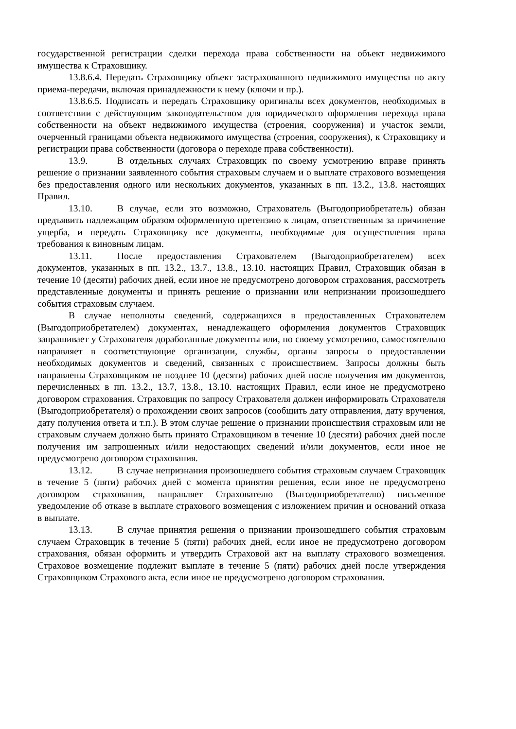государственной регистрации сделки перехода права собственности на объект недвижимого имущества к Страховщику.
13.8.6.4. Передать Страховщику объект застрахованного недвижимого имущества по акту приема-передачи, включая принадлежности к нему (ключи и пр.).
13.8.6.5. Подписать и передать Страховщику оригиналы всех документов, необходимых в соответствии с действующим законодательством для юридического оформления перехода права собственности на объект недвижимого имущества (строения, сооружения) и участок земли, очерченный границами объекта недвижимого имущества (строения, сооружения), к Страховщику и регистрации права собственности (договора о переходе права собственности).
13.9. В отдельных случаях Страховщик по своему усмотрению вправе принять решение о признании заявленного события страховым случаем и о выплате страхового возмещения без предоставления одного или нескольких документов, указанных в пп. 13.2., 13.8. настоящих Правил.
13.10. В случае, если это возможно, Страхователь (Выгодоприобретатель) обязан предъявить надлежащим образом оформленную претензию к лицам, ответственным за причинение ущерба, и передать Страховщику все документы, необходимые для осуществления права требования к виновным лицам.
13.11. После предоставления Страхователем (Выгодоприобретателем) всех документов, указанных в пп. 13.2., 13.7., 13.8., 13.10. настоящих Правил, Страховщик обязан в течение 10 (десяти) рабочих дней, если иное не предусмотрено договором страхования, рассмотреть представленные документы и принять решение о признании или непризнании произошедшего события страховым случаем.
В случае неполноты сведений, содержащихся в предоставленных Страхователем (Выгодоприобретателем) документах, ненадлежащего оформления документов Страховщик запрашивает у Страхователя доработанные документы или, по своему усмотрению, самостоятельно направляет в соответствующие организации, службы, органы запросы о предоставлении необходимых документов и сведений, связанных с происшествием. Запросы должны быть направлены Страховщиком не позднее 10 (десяти) рабочих дней после получения им документов, перечисленных в пп. 13.2., 13.7, 13.8., 13.10. настоящих Правил, если иное не предусмотрено договором страхования. Страховщик по запросу Страхователя должен информировать Страхователя (Выгодоприобретателя) о прохождении своих запросов (сообщить дату отправления, дату вручения, дату получения ответа и т.п.). В этом случае решение о признании происшествия страховым или не страховым случаем должно быть принято Страховщиком в течение 10 (десяти) рабочих дней после получения им запрошенных и/или недостающих сведений и/или документов, если иное не предусмотрено договором страхования.
13.12. В случае непризнания произошедшего события страховым случаем Страховщик в течение 5 (пяти) рабочих дней с момента принятия решения, если иное не предусмотрено договором страхования, направляет Страхователю (Выгодоприобретателю) письменное уведомление об отказе в выплате страхового возмещения с изложением причин и оснований отказа в выплате.
13.13. В случае принятия решения о признании произошедшего события страховым случаем Страховщик в течение 5 (пяти) рабочих дней, если иное не предусмотрено договором страхования, обязан оформить и утвердить Страховой акт на выплату страхового возмещения. Страховое возмещение подлежит выплате в течение 5 (пяти) рабочих дней после утверждения Страховщиком Страхового акта, если иное не предусмотрено договором страхования.